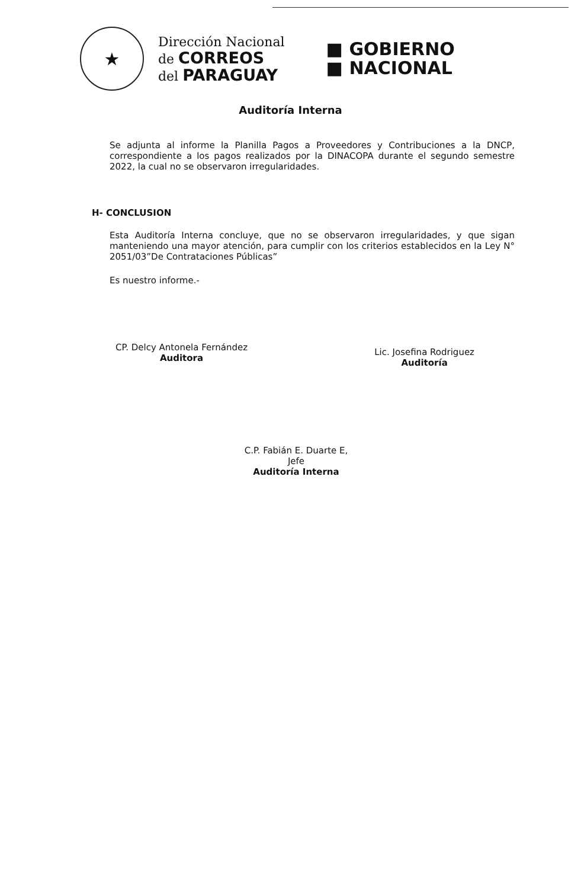★
Dirección Nacional
de CORREOS
del PARAGUAY
■ GOBIERNO
■ NACIONAL
Auditoría Interna
Se adjunta al informe la Planilla Pagos a Proveedores y Contribuciones a la DNCP, correspondiente a los pagos realizados por la DINACOPA durante el segundo semestre 2022, la cual no se observaron irregularidades.
H- CONCLUSION
Esta Auditoría Interna concluye, que no se observaron irregularidades, y que sigan manteniendo una mayor atención, para cumplir con los criterios establecidos en la Ley N° 2051/03”De Contrataciones Públicas”
Es nuestro informe.-
CP. Delcy Antonela Fernández
Auditora
Lic. Josefina Rodriguez
Auditoría
C.P. Fabián E. Duarte E, Jefe
Auditoría Interna